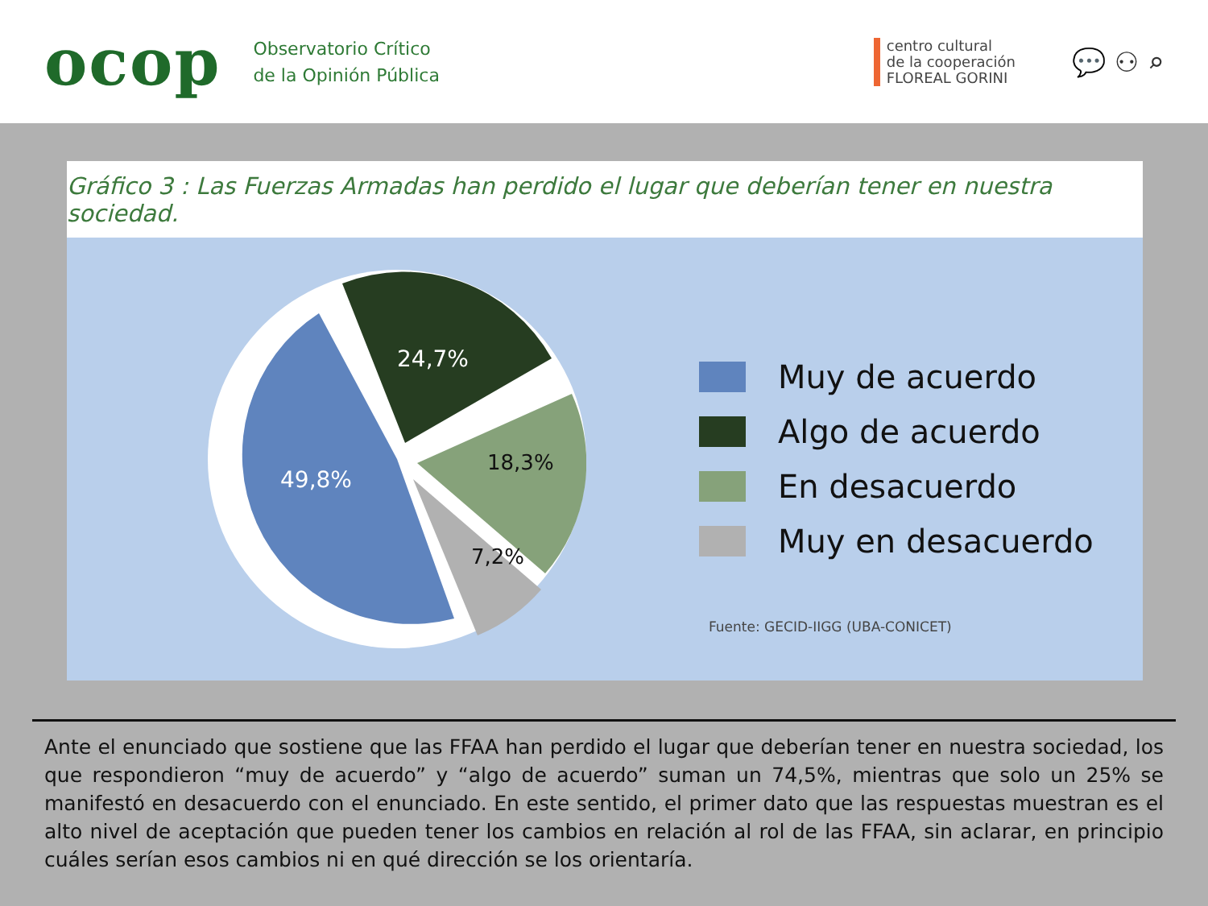ocop
Observatorio Crítico
de la Opinión Pública
centro cultural
de la cooperación
FLOREAL GORINI
💬 ⚇ ⌕
Gráfico 3 : Las Fuerzas Armadas han perdido el lugar que deberían tener en nuestra sociedad.
49,8%
24,7%
18,3%
7,2%
Muy de acuerdo
Algo de acuerdo
En desacuerdo
Muy en desacuerdo
Fuente: GECID-IIGG (UBA-CONICET)
Ante el enunciado que sostiene que las FFAA han perdido el lugar que deberían tener en nuestra sociedad, los que respondieron “muy de acuerdo” y “algo de acuerdo” suman un 74,5%, mientras que solo un 25% se manifestó en desacuerdo con el enunciado. En este sentido, el primer dato que las respuestas muestran es el alto nivel de aceptación que pueden tener los cambios en relación al rol de las FFAA, sin aclarar, en principio cuáles serían esos cambios ni en qué dirección se los orientaría.